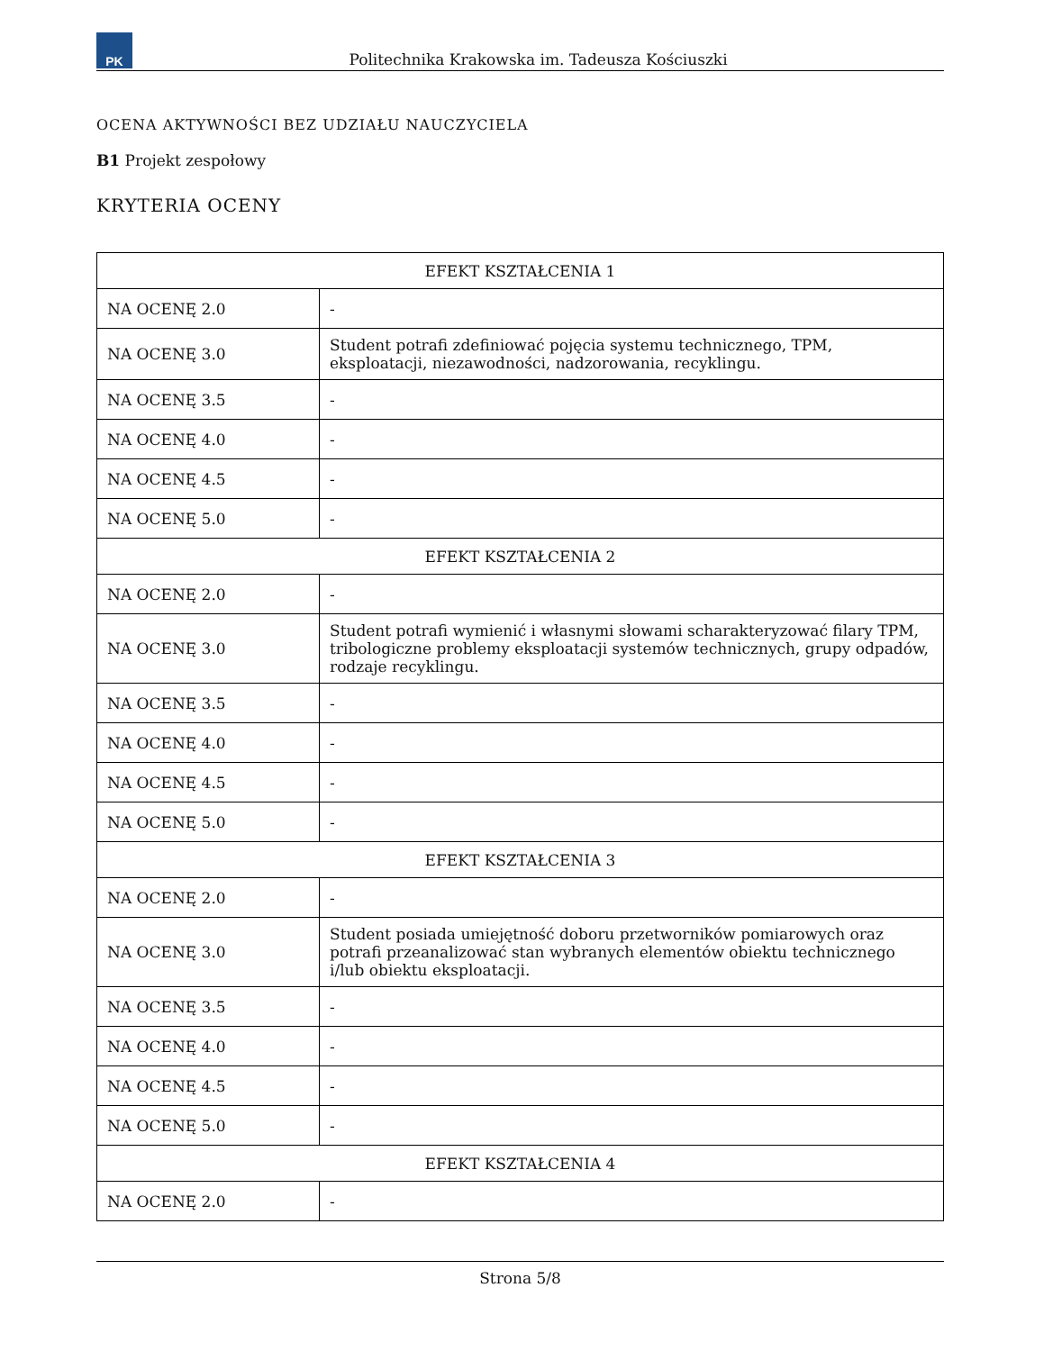PK
Politechnika Krakowska im. Tadeusza Kościuszki
OCENA AKTYWNOŚCI BEZ UDZIAŁU NAUCZYCIELA
B1 Projekt zespołowy
KRYTERIA OCENY
| EFEKT KSZTAŁCENIA 1 | |
| --- | --- |
| NA OCENĘ 2.0 | - |
| NA OCENĘ 3.0 | Student potrafi zdefiniować pojęcia systemu technicznego, TPM, eksploatacji, niezawodności, nadzorowania, recyklingu. |
| NA OCENĘ 3.5 | - |
| NA OCENĘ 4.0 | - |
| NA OCENĘ 4.5 | - |
| NA OCENĘ 5.0 | - |
| EFEKT KSZTAŁCENIA 2 | |
| NA OCENĘ 2.0 | - |
| NA OCENĘ 3.0 | Student potrafi wymienić i własnymi słowami scharakteryzować filary TPM, tribologiczne problemy eksploatacji systemów technicznych, grupy odpadów, rodzaje recyklingu. |
| NA OCENĘ 3.5 | - |
| NA OCENĘ 4.0 | - |
| NA OCENĘ 4.5 | - |
| NA OCENĘ 5.0 | - |
| EFEKT KSZTAŁCENIA 3 | |
| NA OCENĘ 2.0 | - |
| NA OCENĘ 3.0 | Student posiada umiejętność doboru przetworników pomiarowych oraz potrafi przeanalizować stan wybranych elementów obiektu technicznego i/lub obiektu eksploatacji. |
| NA OCENĘ 3.5 | - |
| NA OCENĘ 4.0 | - |
| NA OCENĘ 4.5 | - |
| NA OCENĘ 5.0 | - |
| EFEKT KSZTAŁCENIA 4 | |
| NA OCENĘ 2.0 | - |
Strona 5/8